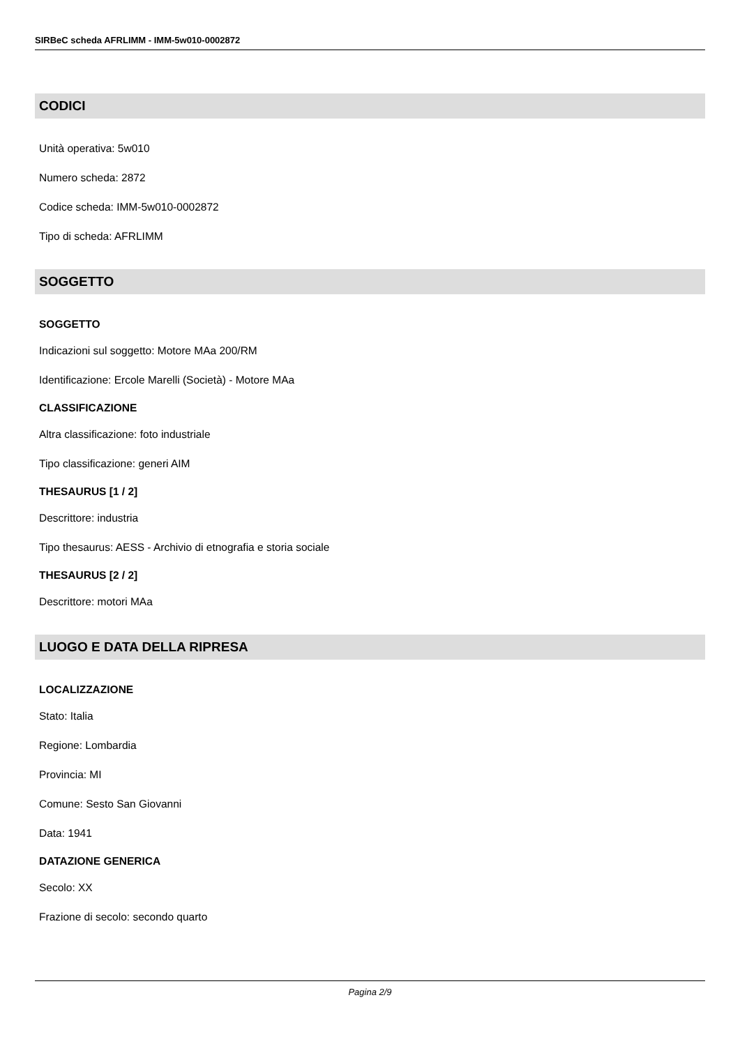SIRBeC scheda AFRLIMM - IMM-5w010-0002872
CODICI
Unità operativa: 5w010
Numero scheda: 2872
Codice scheda: IMM-5w010-0002872
Tipo di scheda: AFRLIMM
SOGGETTO
SOGGETTO
Indicazioni sul soggetto: Motore MAa 200/RM
Identificazione: Ercole Marelli (Società) - Motore MAa
CLASSIFICAZIONE
Altra classificazione: foto industriale
Tipo classificazione: generi AIM
THESAURUS [1 / 2]
Descrittore: industria
Tipo thesaurus: AESS - Archivio di etnografia e storia sociale
THESAURUS [2 / 2]
Descrittore: motori MAa
LUOGO E DATA DELLA RIPRESA
LOCALIZZAZIONE
Stato: Italia
Regione: Lombardia
Provincia: MI
Comune: Sesto San Giovanni
Data: 1941
DATAZIONE GENERICA
Secolo: XX
Frazione di secolo: secondo quarto
Pagina 2/9